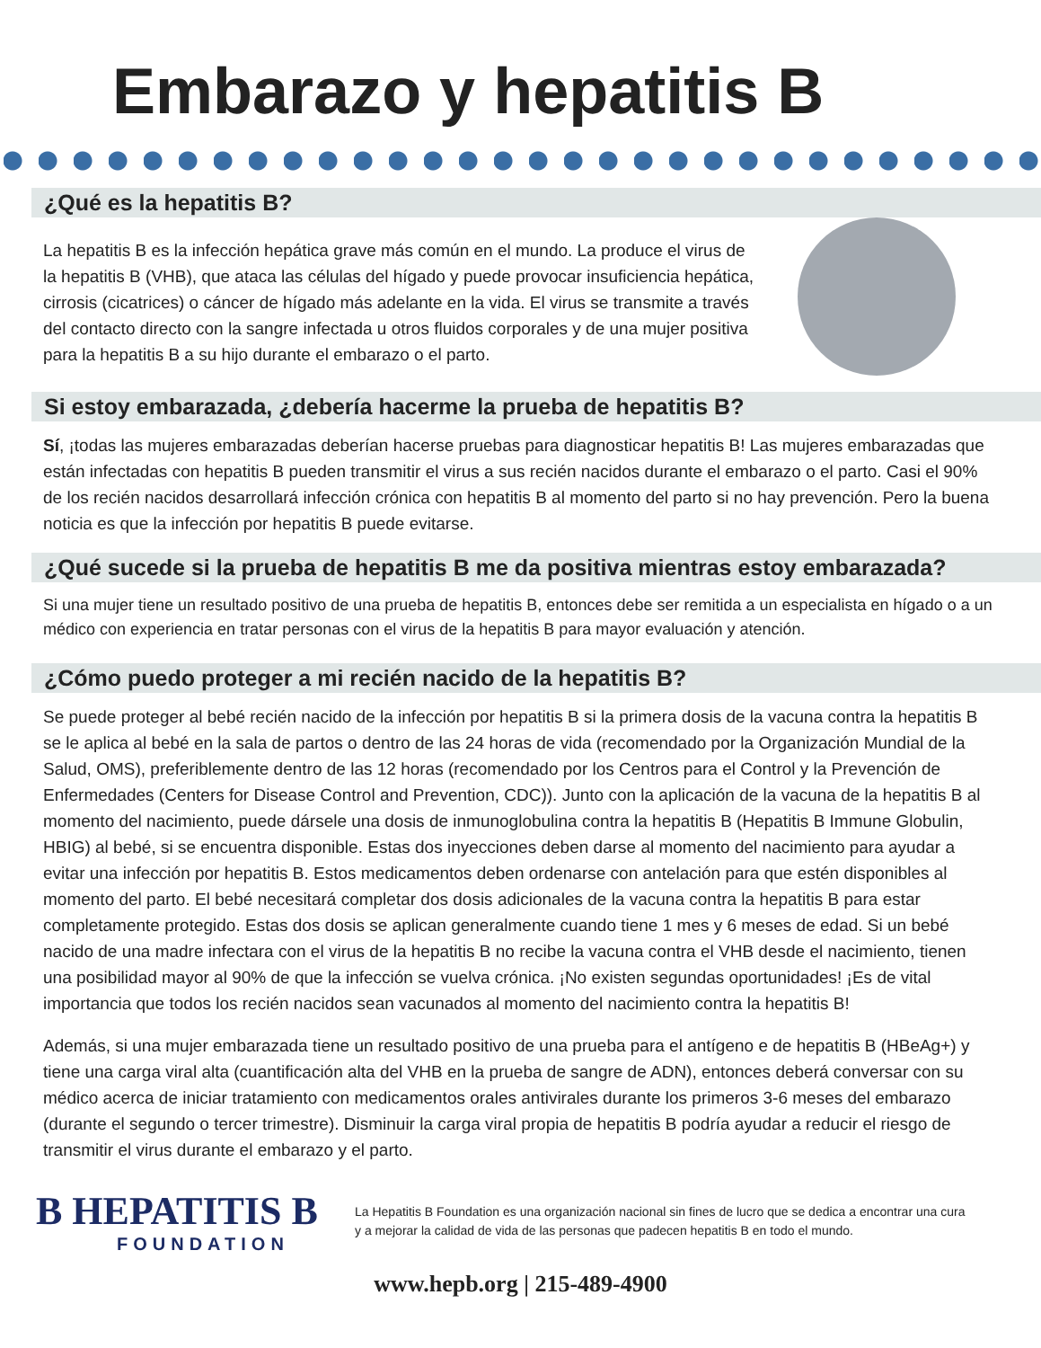Embarazo y hepatitis B
¿Qué es la hepatitis B?
La hepatitis B es la infección hepática grave más común en el mundo. La produce el virus de la hepatitis B (VHB), que ataca las células del hígado y puede provocar insuficiencia hepática, cirrosis (cicatrices) o cáncer de hígado más adelante en la vida. El virus se transmite a través del contacto directo con la sangre infectada u otros fluidos corporales y de una mujer positiva para la hepatitis B a su hijo durante el embarazo o el parto.
Si estoy embarazada, ¿debería hacerme la prueba de hepatitis B?
Sí, ¡todas las mujeres embarazadas deberían hacerse pruebas para diagnosticar hepatitis B! Las mujeres embarazadas que están infectadas con hepatitis B pueden transmitir el virus a sus recién nacidos durante el embarazo o el parto. Casi el 90% de los recién nacidos desarrollará infección crónica con hepatitis B al momento del parto si no hay prevención. Pero la buena noticia es que la infección por hepatitis B puede evitarse.
¿Qué sucede si la prueba de hepatitis B me da positiva mientras estoy embarazada?
Si una mujer tiene un resultado positivo de una prueba de hepatitis B, entonces debe ser remitida a un especialista en hígado o a un médico con experiencia en tratar personas con el virus de la hepatitis B para mayor evaluación y atención.
¿Cómo puedo proteger a mi recién nacido de la hepatitis B?
Se puede proteger al bebé recién nacido de la infección por hepatitis B si la primera dosis de la vacuna contra la hepatitis B se le aplica al bebé en la sala de partos o dentro de las 24 horas de vida (recomendado por la Organización Mundial de la Salud, OMS), preferiblemente dentro de las 12 horas (recomendado por los Centros para el Control y la Prevención de Enfermedades (Centers for Disease Control and Prevention, CDC)). Junto con la aplicación de la vacuna de la hepatitis B al momento del nacimiento, puede dársele una dosis de inmunoglobulina contra la hepatitis B (Hepatitis B Immune Globulin, HBIG) al bebé, si se encuentra disponible. Estas dos inyecciones deben darse al momento del nacimiento para ayudar a evitar una infección por hepatitis B. Estos medicamentos deben ordenarse con antelación para que estén disponibles al momento del parto. El bebé necesitará completar dos dosis adicionales de la vacuna contra la hepatitis B para estar completamente protegido. Estas dos dosis se aplican generalmente cuando tiene 1 mes y 6 meses de edad. Si un bebé nacido de una madre infectara con el virus de la hepatitis B no recibe la vacuna contra el VHB desde el nacimiento, tienen una posibilidad mayor al 90% de que la infección se vuelva crónica. ¡No existen segundas oportunidades! ¡Es de vital importancia que todos los recién nacidos sean vacunados al momento del nacimiento contra la hepatitis B!
Además, si una mujer embarazada tiene un resultado positivo de una prueba para el antígeno e de hepatitis B (HBeAg+) y tiene una carga viral alta (cuantificación alta del VHB en la prueba de sangre de ADN), entonces deberá conversar con su médico acerca de iniciar tratamiento con medicamentos orales antivirales durante los primeros 3-6 meses del embarazo (durante el segundo o tercer trimestre). Disminuir la carga viral propia de hepatitis B podría ayudar a reducir el riesgo de transmitir el virus durante el embarazo y el parto.
B HEPATITIS B
FOUNDATION
La Hepatitis B Foundation es una organización nacional sin fines de lucro que se dedica a encontrar una cura y a mejorar la calidad de vida de las personas que padecen hepatitis B en todo el mundo.
www.hepb.org | 215-489-4900